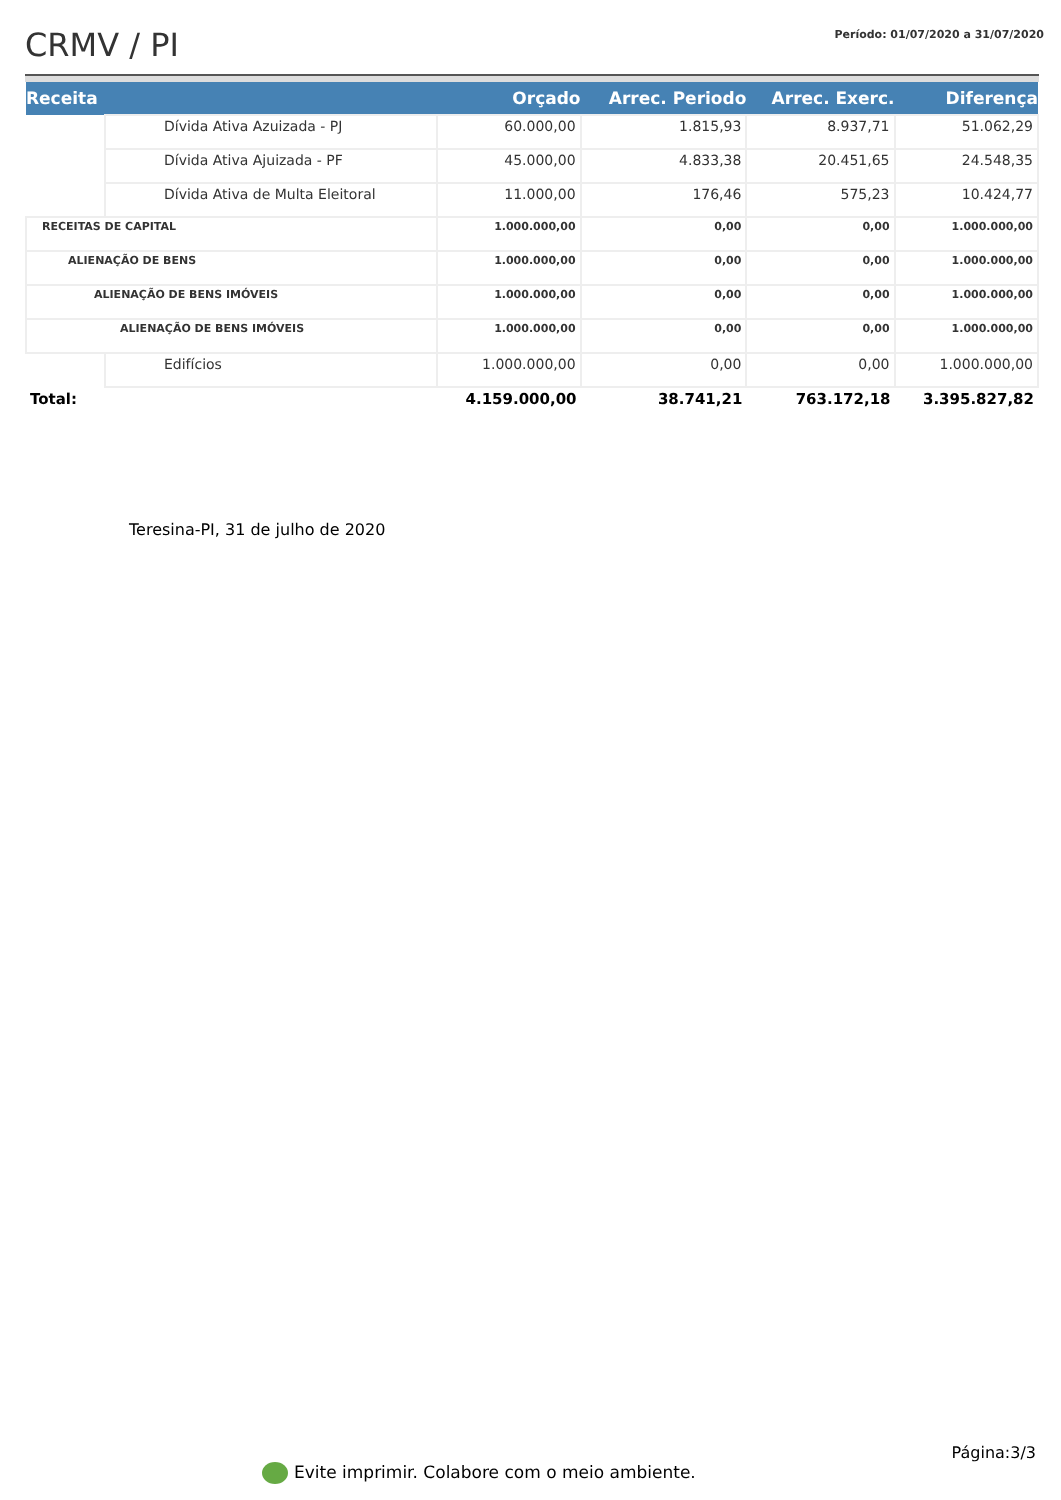CRMV / PI
Período: 01/07/2020 a 31/07/2020
| Receita | | Orçado | Arrec. Periodo | Arrec. Exerc. | Diferença |
| --- | --- | --- | --- | --- | --- |
| | Dívida Ativa Azuizada - PJ | 60.000,00 | 1.815,93 | 8.937,71 | 51.062,29 |
| | Dívida Ativa Ajuizada - PF | 45.000,00 | 4.833,38 | 20.451,65 | 24.548,35 |
| | Dívida Ativa de Multa Eleitoral | 11.000,00 | 176,46 | 575,23 | 10.424,77 |
| RECEITAS DE CAPITAL | | 1.000.000,00 | 0,00 | 0,00 | 1.000.000,00 |
| ALIENAÇÃO DE BENS | | 1.000.000,00 | 0,00 | 0,00 | 1.000.000,00 |
| ALIENAÇÃO DE BENS IMÓVEIS | | 1.000.000,00 | 0,00 | 0,00 | 1.000.000,00 |
| ALIENAÇÃO DE BENS IMÓVEIS | | 1.000.000,00 | 0,00 | 0,00 | 1.000.000,00 |
| | Edifícios | 1.000.000,00 | 0,00 | 0,00 | 1.000.000,00 |
| Total: | | 4.159.000,00 | 38.741,21 | 763.172,18 | 3.395.827,82 |
Teresina-PI, 31 de julho de 2020
Página:3/3
Evite imprimir. Colabore com o meio ambiente.